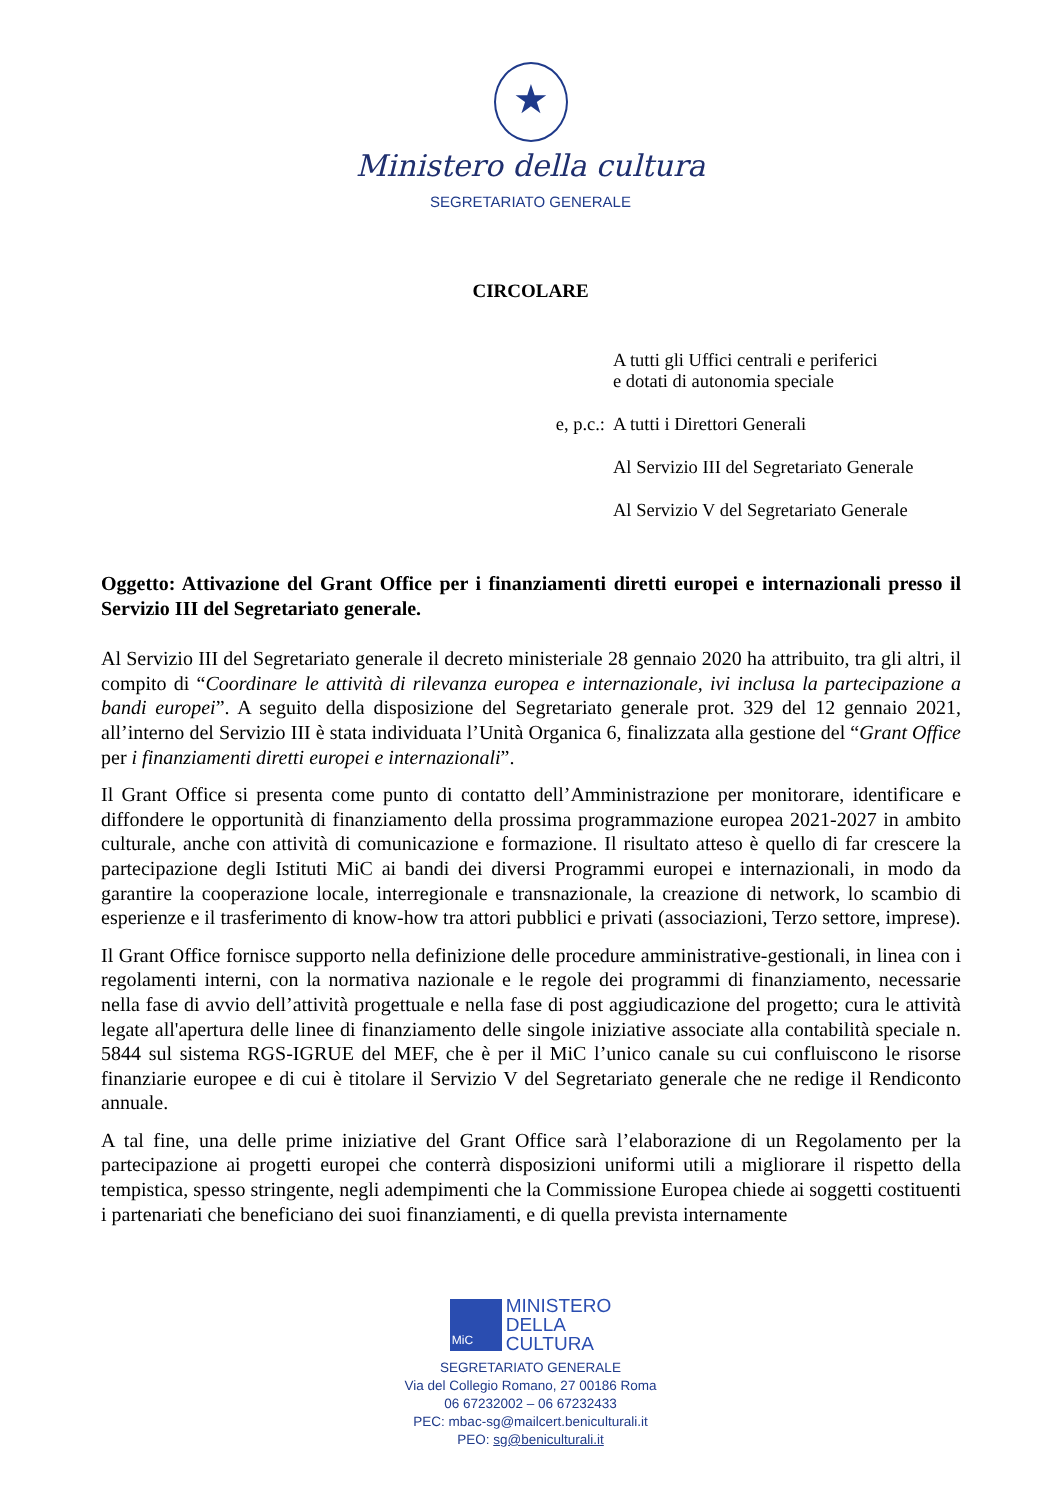★
Ministero della cultura
SEGRETARIATO GENERALE
CIRCOLARE
A tutti gli Uffici centrali e periferici
e dotati di autonomia speciale
e, p.c.: A tutti i Direttori Generali
Al Servizio III del Segretariato Generale
Al Servizio V del Segretariato Generale
Oggetto: Attivazione del Grant Office per i finanziamenti diretti europei e internazionali presso il Servizio III del Segretariato generale.
Al Servizio III del Segretariato generale il decreto ministeriale 28 gennaio 2020 ha attribuito, tra gli altri, il compito di “Coordinare le attività di rilevanza europea e internazionale, ivi inclusa la partecipazione a bandi europei”. A seguito della disposizione del Segretariato generale prot. 329 del 12 gennaio 2021, all’interno del Servizio III è stata individuata l’Unità Organica 6, finalizzata alla gestione del “Grant Office per i finanziamenti diretti europei e internazionali”.
Il Grant Office si presenta come punto di contatto dell’Amministrazione per monitorare, identificare e diffondere le opportunità di finanziamento della prossima programmazione europea 2021-2027 in ambito culturale, anche con attività di comunicazione e formazione. Il risultato atteso è quello di far crescere la partecipazione degli Istituti MiC ai bandi dei diversi Programmi europei e internazionali, in modo da garantire la cooperazione locale, interregionale e transnazionale, la creazione di network, lo scambio di esperienze e il trasferimento di know-how tra attori pubblici e privati (associazioni, Terzo settore, imprese).
Il Grant Office fornisce supporto nella definizione delle procedure amministrative-gestionali, in linea con i regolamenti interni, con la normativa nazionale e le regole dei programmi di finanziamento, necessarie nella fase di avvio dell’attività progettuale e nella fase di post aggiudicazione del progetto; cura le attività legate all'apertura delle linee di finanziamento delle singole iniziative associate alla contabilità speciale n. 5844 sul sistema RGS-IGRUE del MEF, che è per il MiC l’unico canale su cui confluiscono le risorse finanziarie europee e di cui è titolare il Servizio V del Segretariato generale che ne redige il Rendiconto annuale.
A tal fine, una delle prime iniziative del Grant Office sarà l’elaborazione di un Regolamento per la partecipazione ai progetti europei che conterrà disposizioni uniformi utili a migliorare il rispetto della tempistica, spesso stringente, negli adempimenti che la Commissione Europea chiede ai soggetti costituenti i partenariati che beneficiano dei suoi finanziamenti, e di quella prevista internamente
MiC
MINISTERO
DELLA
CULTURA
SEGRETARIATO GENERALE
Via del Collegio Romano, 27 00186 Roma
06 67232002 – 06 67232433
PEC: mbac-sg@mailcert.beniculturali.it
PEO: sg@beniculturali.it